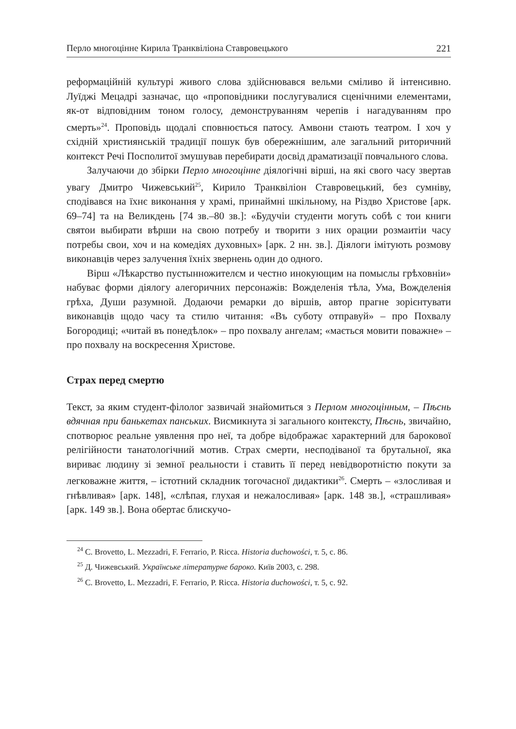Перло многоцінне Кирила Транквіліона Ставровецького 221
реформаційній культурі живого слова здійснювався вельми сміливо й інтенсивно. Луїджі Мецадрі зазначає, що «проповідники послугувалися сценічними елементами, як-от відповідним тоном голосу, демонструванням черепів і нагадуванням про смерть»<sup>24</sup>. Проповідь щодалі сповнюється патосу. Амвони стають театром. І хоч у східній християнській традиції пошук був обережнішим, але загальний риторичний контекст Речі Посполитої змушував перебирати досвід драматизації повчального слова.
Залучаючи до збірки Перло многоцінне діялогічні вірші, на які свого часу звертав увагу Дмитро Чижевський<sup>25</sup>, Кирило Транквіліон Ставровецький, без сумніву, сподівався на їхнє виконання у храмі, принаймні шкільному, на Різдво Христове [арк. 69–74] та на Великдень [74 зв.–80 зв.]: «Будучіи студенти могуть собѣ с тои книги святои выбирати вѣрши на свою потребу и творити з них орации розмаитіи часу потребы свои, хоч и на комедіях духовных» [арк. 2 нн. зв.]. Діялоги імітують розмову виконавців через залучення їхніх звернень один до одного.
Вірш «Лѣкарство пустынножителєм и честно инокующим на помыслы грѣховніи» набуває форми діялогу алегоричних персонажів: Вожделенія тѣла, Ума, Вожделенія грѣха, Души разумной. Додаючи ремарки до віршів, автор прагне зорієнтувати виконавців щодо часу та стилю читання: «Въ суботу отправуй» – про Похвалу Богородиці; «читай въ понедѣлок» – про похвалу ангелам; «мається мовити поважне» – про похвалу на воскресення Христове.
Страх перед смертю
Текст, за яким студент-філолог зазвичай знайомиться з Перлом многоцінным, – Пѣснь вдячная при банькетах панських. Висмикнута зі загального контексту, Пѣснь, звичайно, спотворює реальне уявлення про неї, та добре відображає характерний для барокової релігійности танатологічний мотив. Страх смерти, несподіваної та брутальної, яка вириває людину зі земної реальности і ставить її перед невідворотністю покути за легковажне життя, – істотний складник тогочасної дидактики<sup>26</sup>. Смерть – «злосливая и гнѣвливая» [арк. 148], «слѣпая, глухая и нежалосливая» [арк. 148 зв.], «страшливая» [арк. 149 зв.]. Вона обертає блискучо-
<sup>24</sup> C. Brovetto, L. Mezzadri, F. Ferrario, P. Ricca. Historia duchowości, т. 5, с. 86.
<sup>25</sup> Д. Чижевський. Українське літературне бароко. Київ 2003, с. 298.
<sup>26</sup> C. Brovetto, L. Mezzadri, F. Ferrario, P. Ricca. Historia duchowości, т. 5, с. 92.